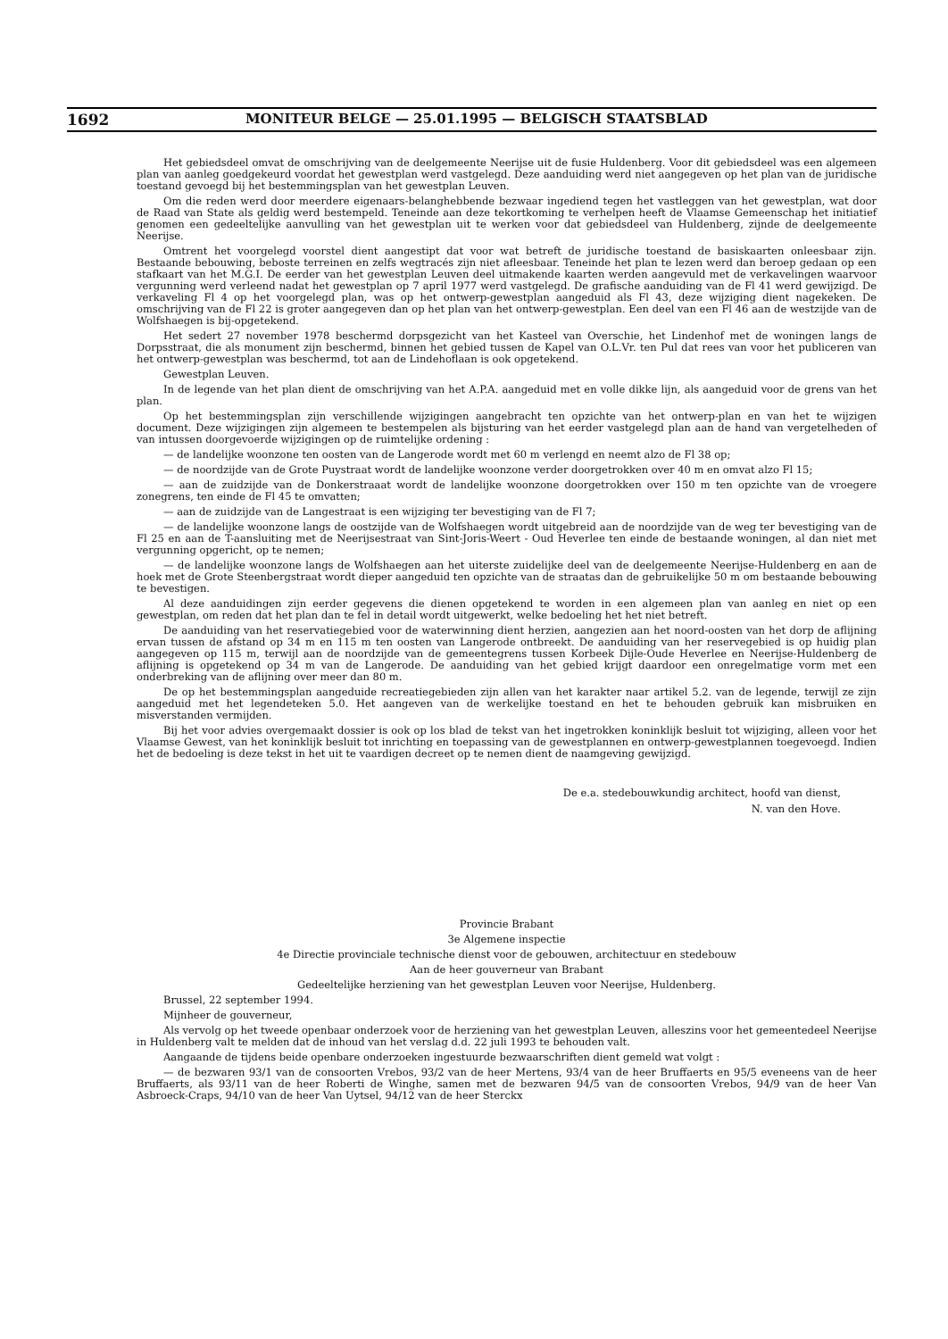1692 MONITEUR BELGE — 25.01.1995 — BELGISCH STAATSBLAD
Het gebiedsdeel omvat de omschrijving van de deelgemeente Neerijse uit de fusie Huldenberg. Voor dit gebiedsdeel was een algemeen plan van aanleg goedgekeurd voordat het gewestplan werd vastgelegd. Deze aanduiding werd niet aangegeven op het plan van de juridische toestand gevoegd bij het bestemmingsplan van het gewestplan Leuven.
Om die reden werd door meerdere eigenaars-belanghebbende bezwaar ingediend tegen het vastleggen van het gewestplan, wat door de Raad van State als geldig werd bestempeld. Teneinde aan deze tekortkoming te verhelpen heeft de Vlaamse Gemeenschap het initiatief genomen een gedeeltelijke aanvulling van het gewestplan uit te werken voor dat gebiedsdeel van Huldenberg, zijnde de deelgemeente Neerijse.
Omtrent het voorgelegd voorstel dient aangestipt dat voor wat betreft de juridische toestand de basiskaarten onleesbaar zijn. Bestaande bebouwing, beboste terreinen en zelfs wegtracés zijn niet afleesbaar. Teneinde het plan te lezen werd dan beroep gedaan op een stafkaart van het M.G.I. De eerder van het gewestplan Leuven deel uitmakende kaarten werden aangevuld met de verkavelingen waarvoor vergunning werd verleend nadat het gewestplan op 7 april 1977 werd vastgelegd. De grafische aanduiding van de Fl 41 werd gewijzigd. De verkaveling Fl 4 op het voorgelegd plan, was op het ontwerp-gewestplan aangeduid als Fl 43, deze wijziging dient nagekeken. De omschrijving van de Fl 22 is groter aangegeven dan op het plan van het ontwerp-gewestplan. Een deel van een Fl 46 aan de westzijde van de Wolfshaegen is bij-opgetekend.
Het sedert 27 november 1978 beschermd dorpsgezicht van het Kasteel van Overschie, het Lindenhof met de woningen langs de Dorpsstraat, die als monument zijn beschermd, binnen het gebied tussen de Kapel van O.L.Vr. ten Pul dat rees van voor het publiceren van het ontwerp-gewestplan was beschermd, tot aan de Lindehoflaan is ook opgetekend.
Gewestplan Leuven.
In de legende van het plan dient de omschrijving van het A.P.A. aangeduid met en volle dikke lijn, als aangeduid voor de grens van het plan.
Op het bestemmingsplan zijn verschillende wijzigingen aangebracht ten opzichte van het ontwerp-plan en van het te wijzigen document. Deze wijzigingen zijn algemeen te bestempelen als bijsturing van het eerder vastgelegd plan aan de hand van vergetelheden of van intussen doorgevoerde wijzigingen op de ruimtelijke ordening :
— de landelijke woonzone ten oosten van de Langerode wordt met 60 m verlengd en neemt alzo de Fl 38 op;
— de noordzijde van de Grote Puystraat wordt de landelijke woonzone verder doorgetrokken over 40 m en omvat alzo Fl 15;
— aan de zuidzijde van de Donkerstraaat wordt de landelijke woonzone doorgetrokken over 150 m ten opzichte van de vroegere zonegrens, ten einde de Fl 45 te omvatten;
— aan de zuidzijde van de Langestraat is een wijziging ter bevestiging van de Fl 7;
— de landelijke woonzone langs de oostzijde van de Wolfshaegen wordt uitgebreid aan de noordzijde van de weg ter bevestiging van de Fl 25 en aan de T-aansluiting met de Neerijsestraat van Sint-Joris-Weert - Oud Heverlee ten einde de bestaande woningen, al dan niet met vergunning opgericht, op te nemen;
— de landelijke woonzone langs de Wolfshaegen aan het uiterste zuidelijke deel van de deelgemeente Neerijse-Huldenberg en aan de hoek met de Grote Steenbergstraat wordt dieper aangeduid ten opzichte van de straatas dan de gebruikelijke 50 m om bestaande bebouwing te bevestigen.
Al deze aanduidingen zijn eerder gegevens die dienen opgetekend te worden in een algemeen plan van aanleg en niet op een gewestplan, om reden dat het plan dan te fel in detail wordt uitgewerkt, welke bedoeling het het niet betreft.
De aanduiding van het reservatiegebied voor de waterwinning dient herzien, aangezien aan het noord-oosten van het dorp de aflijning ervan tussen de afstand op 34 m en 115 m ten oosten van Langerode ontbreekt. De aanduiding van her reservegebied is op huidig plan aangegeven op 115 m, terwijl aan de noordzijde van de gemeentegrens tussen Korbeek Dijle-Oude Heverlee en Neerijse-Huldenberg de aflijning is opgetekend op 34 m van de Langerode. De aanduiding van het gebied krijgt daardoor een onregelmatige vorm met een onderbreking van de aflijning over meer dan 80 m.
De op het bestemmingsplan aangeduide recreatiegebieden zijn allen van het karakter naar artikel 5.2. van de legende, terwijl ze zijn aangeduid met het legendeteken 5.0. Het aangeven van de werkelijke toestand en het te behouden gebruik kan misbruiken en misverstanden vermijden.
Bij het voor advies overgemaakt dossier is ook op los blad de tekst van het ingetrokken koninklijk besluit tot wijziging, alleen voor het Vlaamse Gewest, van het koninklijk besluit tot inrichting en toepassing van de gewestplannen en ontwerp-gewestplannen toegevoegd. Indien het de bedoeling is deze tekst in het uit te vaardigen decreet op te nemen dient de naamgeving gewijzigd.
De e.a. stedebouwkundig architect, hoofd van dienst,
N. van den Hove.
Provincie Brabant
3e Algemene inspectie
4e Directie provinciale technische dienst voor de gebouwen, architectuur en stedebouw
Aan de heer gouverneur van Brabant
Gedeeltelijke herziening van het gewestplan Leuven voor Neerijse, Huldenberg.
Brussel, 22 september 1994.
Mijnheer de gouverneur,
Als vervolg op het tweede openbaar onderzoek voor de herziening van het gewestplan Leuven, alleszins voor het gemeentedeel Neerijse in Huldenberg valt te melden dat de inhoud van het verslag d.d. 22 juli 1993 te behouden valt.
Aangaande de tijdens beide openbare onderzoeken ingestuurde bezwaarschriften dient gemeld wat volgt :
— de bezwaren 93/1 van de consoorten Vrebos, 93/2 van de heer Mertens, 93/4 van de heer Bruffaerts en 95/5 eveneens van de heer Bruffaerts, als 93/11 van de heer Roberti de Winghe, samen met de bezwaren 94/5 van de consoorten Vrebos, 94/9 van de heer Van Asbroeck-Craps, 94/10 van de heer Van Uytsel, 94/12 van de heer Sterckx